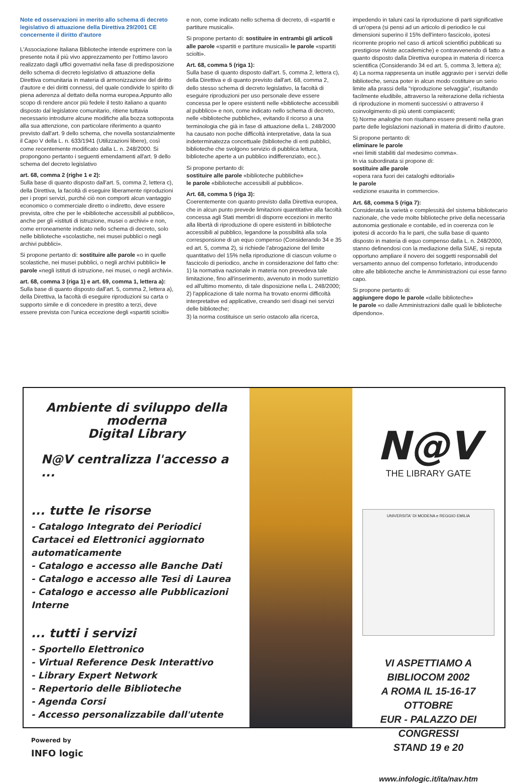Note ed osservazioni in merito allo schema di decreto legislativo di attuazione della Direttiva 29/2001 CE concernente il diritto d'autore
L'Associazione Italiana Biblioteche intende esprimere con la presente nota il più vivo apprezzamento per l'ottimo lavoro realizzato dagli uffici governativi nella fase di predisposizione dello schema di decreto legislativo di attuazione della Direttiva comunitaria in materia di armonizzazione del diritto d'autore e dei diritti connessi, del quale condivide lo spirito di piena aderenza al dettato della norma europea.Appunto allo scopo di rendere ancor più fedele il testo italiano a quanto disposto dal legislatore comunitario, ritiene tuttavia necessario introdurre alcune modifiche alla bozza sottoposta alla sua attenzione, con particolare riferimento a quanto previsto dall'art. 9 dello schema, che novella sostanzialmente il Capo V della L. n. 633/1941 (Utilizzazioni libere), così come recentemente modificato dalla L. n. 248/2000. Si propongono pertanto i seguenti emendamenti all'art. 9 dello schema del decreto legislativo
art. 68, comma 2 (righe 1 e 2):
Sulla base di quanto disposto dall'art. 5, comma 2, lettera c), della Direttiva, la facoltà di eseguire liberamente riproduzioni per i propri servizi, purché ciò non comporti alcun vantaggio economico o commerciale diretto o indiretto, deve essere prevista, oltre che per le «biblioteche accessibili al pubblico», anche per gli «istituti di istruzione, musei o archivi» e non, come erroneamente indicato nello schema di decreto, solo nelle biblioteche «scolastiche, nei musei pubblici o negli archivi pubblici».
Si propone pertanto di: sostituire alle parole «o in quelle scolastiche, nei musei pubblici, o negli archivi pubblici» le parole «negli istituti di istruzione, nei musei, o negli archivi».
art. 68, comma 3 (riga 1) e art. 69, comma 1, lettera a):
Sulla base di quanto disposto dall'art. 5, comma 2, lettera a), della Direttiva, la facoltà di eseguire riproduzioni su carta o supporto simile e di concedere in prestito a terzi, deve essere prevista con l'unica eccezione degli «spartiti sciolti»
e non, come indicato nello schema di decreto, di «spartiti e partiture musicali».
Si propone pertanto di: sostituire in entrambi gli articoli alle parole «spartiti e partiture musicali» le parole «spartiti sciolti».
Art. 68, comma 5 (riga 1):
Sulla base di quanto disposto dall'art. 5, comma 2, lettera c), della Direttiva e di quanto previsto dall'art. 68, comma 2, dello stesso schema di decreto legislativo, la facoltà di eseguire riproduzioni per uso personale deve essere concessa per le opere esistenti nelle «biblioteche accessibili al pubblico» e non, come indicato nello schema di decreto, nelle «biblioteche pubbliche», evitando il ricorso a una terminologia che già in fase di attuazione della L. 248/2000 ha causato non poche difficoltà interpretative, data la sua indeterminatezza concettuale (biblioteche di enti pubblici, biblioteche che svolgono servizio di pubblica lettura, biblioteche aperte a un pubblico indifferenziato, ecc.).
Si propone pertanto di:
sostituire alle parole «biblioteche pubbliche»
le parole «biblioteche accessibili al pubblico».
Art. 68, comma 5 (riga 3):
Coerentemente con quanto previsto dalla Direttiva europea, che in alcun punto prevede limitazioni quantitative alla facoltà concessa agli Stati membri di disporre eccezioni in merito alla libertà di riproduzione di opere esistenti in biblioteche accessibili al pubblico, legandone la possibilità alla sola corresponsione di un equo compenso (Considerando 34 e 35 ed art. 5, comma 2), si richiede l'abrogazione del limite quantitativo del 15% nella riproduzione di ciascun volume o fascicolo di periodico, anche in considerazione del fatto che:
1) la normativa nazionale in materia non prevedeva tale limitazione, fino all'inserimento, avvenuto in modo surrettizio ed all'ultimo momento, di tale disposizione nella L. 248/2000;
2) l'applicazione di tale norma ha trovato enormi difficoltà interpretative ed applicative, creando seri disagi nei servizi delle biblioteche;
3) la norma costituisce un serio ostacolo alla ricerca,
impedendo in taluni casi la riproduzione di parti significative di un'opera (si pensi ad un articolo di periodico le cui dimensioni superino il 15% dell'intero fascicolo, ipotesi ricorrente proprio nel caso di articoli scientifici pubblicati su prestigiose riviste accademiche) e contravvenendo di fatto a quanto disposto dalla Direttiva europea in materia di ricerca scientifica (Considerando 34 ed art. 5, comma 3, lettera a);
4) La norma rappresenta un inutile aggravio per i servizi delle biblioteche, senza poter in alcun modo costituire un serio limite alla prassi della "riproduzione selvaggia", risultando facilmente eludibile, attraverso la reiterazione della richiesta di riproduzione in momenti successivi o attraverso il coinvolgimento di più utenti compiacenti;
5) Norme analoghe non risultano essere presenti nella gran parte delle legislazioni nazionali in materia di diritto d'autore.
Si propone pertanto di:
eliminare le parole
«nei limiti stabiliti dal medesimo comma».
In via subordinata si propone di:
sostituire alle parole
«opera rara fuori dei cataloghi editoriali»
le parole
«edizione esaurita in commercio».
Art. 68, comma 5 (riga 7):
Considerata la varietà e complessità del sistema bibliotecario nazionale, che vede molte biblioteche prive della necessaria autonomia gestionale e contabile, ed in coerenza con le ipotesi di accordo fra le parti, che sulla base di quanto disposto in materia di equo compenso dalla L. n. 248/2000, stanno definendosi con la mediazione della SIAE, si reputa opportuno ampliare il novero dei soggetti responsabili del versamento annuo del compenso forfetario, introducendo oltre alle biblioteche anche le Amministrazioni cui esse fanno capo.
Si propone pertanto di:
aggiungere dopo le parole «dalle biblioteche»
le parole «o dalle Amministrazioni dalle quali le biblioteche dipendono».
Ambiente di sviluppo della moderna
Digital Library
N@V centralizza l'accesso a ...
... tutte le risorse
- Catalogo Integrato dei Periodici Cartacei ed Elettronici aggiornato automaticamente
- Catalogo e accesso alle Banche Dati
- Catalogo e accesso alle Tesi di Laurea
- Catalogo e accesso alle Pubblicazioni Interne
... tutti i servizi
- Sportello Elettronico
- Virtual Reference Desk Interattivo
- Library Expert Network
- Repertorio delle Biblioteche
- Agenda Corsi
- Accesso personalizzabile dall'utente
Powered by
INFO logic
N@V
THE LIBRARY GATE
UNIVERSITA' DI MODENA e REGGIO EMILIA
VI ASPETTIAMO A BIBLIOCOM 2002
A ROMA IL 15-16-17 OTTOBRE
EUR - PALAZZO DEI CONGRESSI
STAND 19 e 20
www.infologic.it/ita/nav.htm